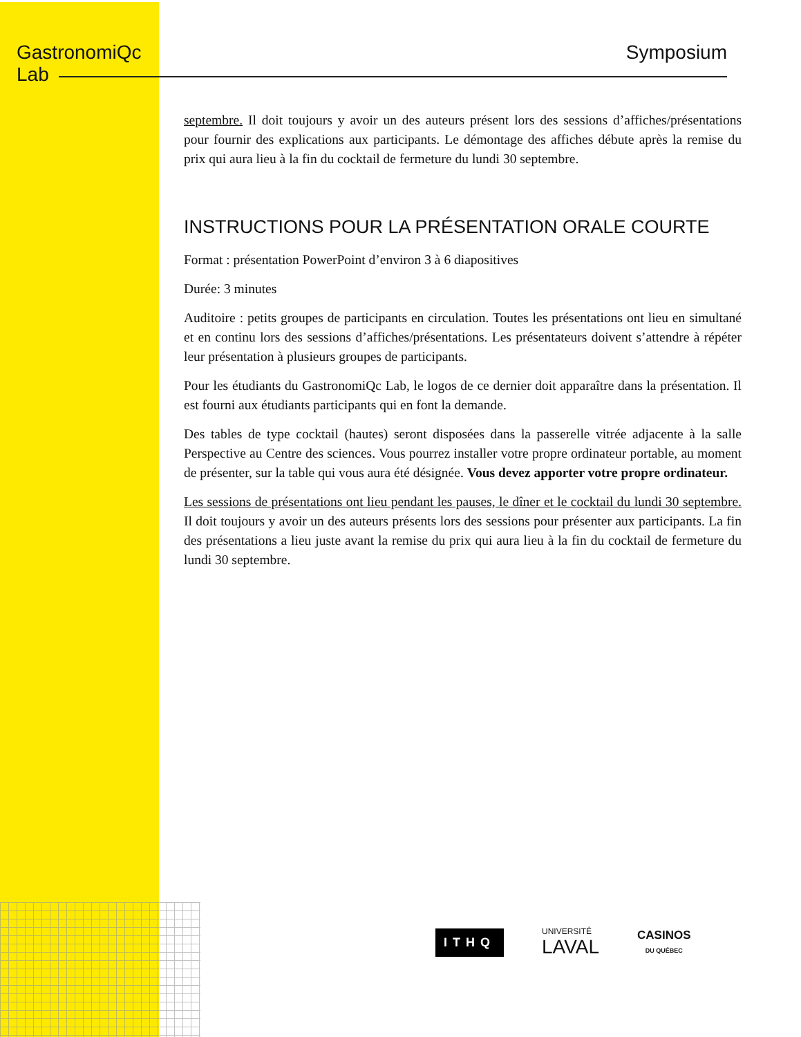GastronomiQc
Lab
Symposium
septembre. Il doit toujours y avoir un des auteurs présent lors des sessions d’affiches/présentations pour fournir des explications aux participants. Le démontage des affiches débute après la remise du prix qui aura lieu à la fin du cocktail de fermeture du lundi 30 septembre.
INSTRUCTIONS POUR LA PRÉSENTATION ORALE COURTE
Format : présentation PowerPoint d’environ 3 à 6 diapositives
Durée: 3 minutes
Auditoire : petits groupes de participants en circulation. Toutes les présentations ont lieu en simultané et en continu lors des sessions d’affiches/présentations. Les présentateurs doivent s’attendre à répéter leur présentation à plusieurs groupes de participants.
Pour les étudiants du GastronomiQc Lab, le logos de ce dernier doit apparaître dans la présentation. Il est fourni aux étudiants participants qui en font la demande.
Des tables de type cocktail (hautes) seront disposées dans la passerelle vitrée adjacente à la salle Perspective au Centre des sciences. Vous pourrez installer votre propre ordinateur portable, au moment de présenter, sur la table qui vous aura été désignée. Vous devez apporter votre propre ordinateur.
Les sessions de présentations ont lieu pendant les pauses, le dîner et le cocktail du lundi 30 septembre. Il doit toujours y avoir un des auteurs présents lors des sessions pour présenter aux participants. La fin des présentations a lieu juste avant la remise du prix qui aura lieu à la fin du cocktail de fermeture du lundi 30 septembre.
ITHQ
UNIVERSITÉ
LAVAL
CASINOS
DU QUÉBEC